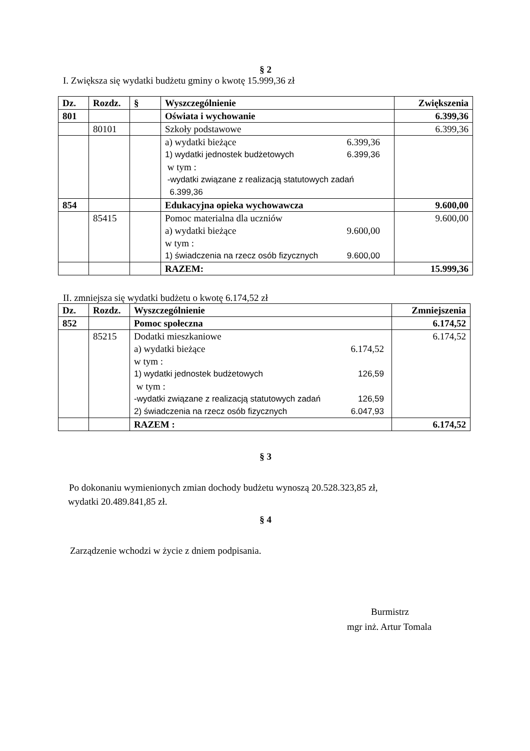§ 2
I. Zwiększa się wydatki budżetu gminy o kwotę 15.999,36 zł
| Dz. | Rozdz. | § | Wyszczególnienie | Zwiększenia |
| --- | --- | --- | --- | --- |
| 801 | | | Oświata i wychowanie | 6.399,36 |
| | 80101 | | Szkoły podstawowe | 6.399,36 |
| | | | a) wydatki bieżące 6.399,36 1) wydatki jednostek budżetowych 6.399,36 w tym : -wydatki związane z realizacją statutowych zadań 6.399,36 | |
| 854 | | | Edukacyjna opieka wychowawcza | 9.600,00 |
| | 85415 | | Pomoc materialna dla uczniów a) wydatki bieżące 9.600,00 w tym : 1) świadczenia na rzecz osób fizycznych 9.600,00 | 9.600,00 |
| | | | RAZEM: | 15.999,36 |
II. zmniejsza się wydatki budżetu o kwotę 6.174,52 zł
| Dz. | Rozdz. | Wyszczególnienie | Zmniejszenia |
| --- | --- | --- | --- |
| 852 | | Pomoc społeczna | 6.174,52 |
| | 85215 | Dodatki mieszkaniowe a) wydatki bieżące 6.174,52 w tym : 1) wydatki jednostek budżetowych 126,59 w tym : -wydatki związane z realizacją statutowych zadań 126,59 2) świadczenia na rzecz osób fizycznych 6.047,93 | 6.174,52 |
| | | RAZEM : | 6.174,52 |
§ 3
Po dokonaniu wymienionych zmian dochody budżetu wynoszą 20.528.323,85 zł,
wydatki 20.489.841,85 zł.
§ 4
Zarządzenie wchodzi w życie z dniem podpisania.
Burmistrz
mgr inż. Artur Tomala